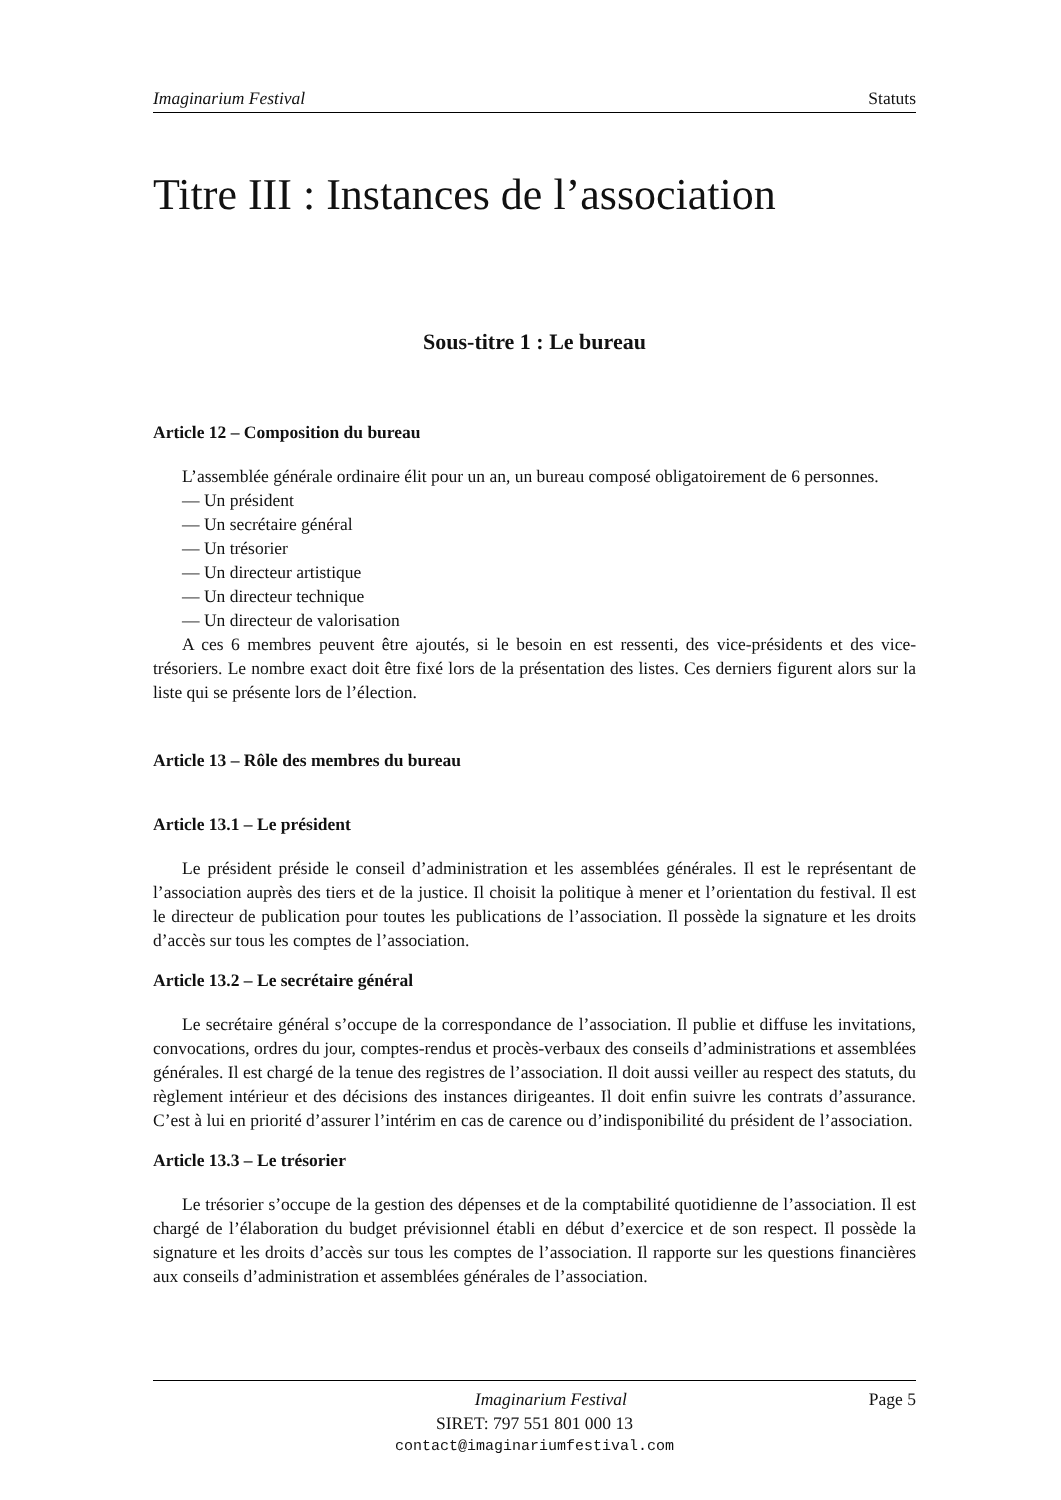Imaginarium Festival Statuts
Titre III : Instances de l’association
Sous-titre 1 : Le bureau
Article 12 – Composition du bureau
L’assemblée générale ordinaire élit pour un an, un bureau composé obligatoirement de 6 personnes.
— Un président
— Un secrétaire général
— Un trésorier
— Un directeur artistique
— Un directeur technique
— Un directeur de valorisation
A ces 6 membres peuvent être ajoutés, si le besoin en est ressenti, des vice-présidents et des vice-trésoriers. Le nombre exact doit être fixé lors de la présentation des listes. Ces derniers figurent alors sur la liste qui se présente lors de l’élection.
Article 13 – Rôle des membres du bureau
Article 13.1 – Le président
Le président préside le conseil d’administration et les assemblées générales. Il est le représentant de l’association auprès des tiers et de la justice. Il choisit la politique à mener et l’orientation du festival. Il est le directeur de publication pour toutes les publications de l’association. Il possède la signature et les droits d’accès sur tous les comptes de l’association.
Article 13.2 – Le secrétaire général
Le secrétaire général s’occupe de la correspondance de l’association. Il publie et diffuse les invitations, convocations, ordres du jour, comptes-rendus et procès-verbaux des conseils d’administrations et assemblées générales. Il est chargé de la tenue des registres de l’association. Il doit aussi veiller au respect des statuts, du règlement intérieur et des décisions des instances dirigeantes. Il doit enfin suivre les contrats d’assurance. C’est à lui en priorité d’assurer l’intérim en cas de carence ou d’indisponibilité du président de l’association.
Article 13.3 – Le trésorier
Le trésorier s’occupe de la gestion des dépenses et de la comptabilité quotidienne de l’association. Il est chargé de l’élaboration du budget prévisionnel établi en début d’exercice et de son respect. Il possède la signature et les droits d’accès sur tous les comptes de l’association. Il rapporte sur les questions financières aux conseils d’administration et assemblées générales de l’association.
Imaginarium Festival Page 5
SIRET: 797 551 801 000 13
contact@imaginariumfestival.com